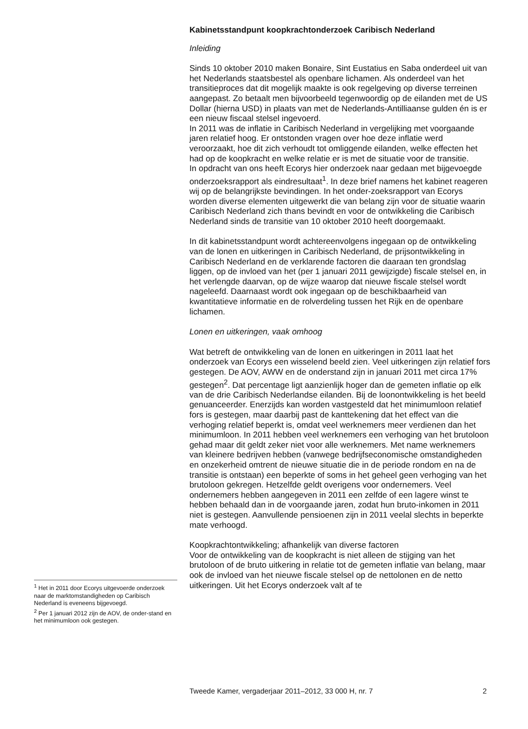Kabinetsstandpunt koopkrachtonderzoek Caribisch Nederland
Inleiding
Sinds 10 oktober 2010 maken Bonaire, Sint Eustatius en Saba onderdeel uit van het Nederlands staatsbestel als openbare lichamen. Als onderdeel van het transitieproces dat dit mogelijk maakte is ook regelgeving op diverse terreinen aangepast. Zo betaalt men bijvoorbeeld tegenwoordig op de eilanden met de US Dollar (hierna USD) in plaats van met de Nederlands-Antilliaanse gulden én is er een nieuw fiscaal stelsel ingevoerd.
In 2011 was de inflatie in Caribisch Nederland in vergelijking met voorgaande jaren relatief hoog. Er ontstonden vragen over hoe deze inflatie werd veroorzaakt, hoe dit zich verhoudt tot omliggende eilanden, welke effecten het had op de koopkracht en welke relatie er is met de situatie voor de transitie.
In opdracht van ons heeft Ecorys hier onderzoek naar gedaan met bijgevoegde onderzoeksrapport als eindresultaat<sup>1</sup>. In deze brief namens het kabinet reageren wij op de belangrijkste bevindingen. In het onder-zoeksrapport van Ecorys worden diverse elementen uitgewerkt die van belang zijn voor de situatie waarin Caribisch Nederland zich thans bevindt en voor de ontwikkeling die Caribisch Nederland sinds de transitie van 10 oktober 2010 heeft doorgemaakt.
In dit kabinetsstandpunt wordt achtereenvolgens ingegaan op de ontwikkeling van de lonen en uitkeringen in Caribisch Nederland, de prijsontwikkeling in Caribisch Nederland en de verklarende factoren die daaraan ten grondslag liggen, op de invloed van het (per 1 januari 2011 gewijzigde) fiscale stelsel en, in het verlengde daarvan, op de wijze waarop dat nieuwe fiscale stelsel wordt nageleefd. Daarnaast wordt ook ingegaan op de beschikbaarheid van kwantitatieve informatie en de rolverdeling tussen het Rijk en de openbare lichamen.
Lonen en uitkeringen, vaak omhoog
Wat betreft de ontwikkeling van de lonen en uitkeringen in 2011 laat het onderzoek van Ecorys een wisselend beeld zien. Veel uitkeringen zijn relatief fors gestegen. De AOV, AWW en de onderstand zijn in januari 2011 met circa 17% gestegen<sup>2</sup>. Dat percentage ligt aanzienlijk hoger dan de gemeten inflatie op elk van de drie Caribisch Nederlandse eilanden. Bij de loonontwikkeling is het beeld genuanceerder. Enerzijds kan worden vastgesteld dat het minimumloon relatief fors is gestegen, maar daarbij past de kanttekening dat het effect van die verhoging relatief beperkt is, omdat veel werknemers meer verdienen dan het minimumloon. In 2011 hebben veel werknemers een verhoging van het brutoloon gehad maar dit geldt zeker niet voor alle werknemers. Met name werknemers van kleinere bedrijven hebben (vanwege bedrijfseconomische omstandigheden en onzekerheid omtrent de nieuwe situatie die in de periode rondom en na de transitie is ontstaan) een beperkte of soms in het geheel geen verhoging van het brutoloon gekregen. Hetzelfde geldt overigens voor ondernemers. Veel ondernemers hebben aangegeven in 2011 een zelfde of een lagere winst te hebben behaald dan in de voorgaande jaren, zodat hun bruto-inkomen in 2011 niet is gestegen. Aanvullende pensioenen zijn in 2011 veelal slechts in beperkte mate verhoogd.
Koopkrachtontwikkeling; afhankelijk van diverse factoren
Voor de ontwikkeling van de koopkracht is niet alleen de stijging van het brutoloon of de bruto uitkering in relatie tot de gemeten inflatie van belang, maar ook de invloed van het nieuwe fiscale stelsel op de nettolonen en de netto uitkeringen. Uit het Ecorys onderzoek valt af te
<sup>1</sup> Het in 2011 door Ecorys uitgevoerde onderzoek naar de marktomstandigheden op Caribisch Nederland is eveneens bijgevoegd.
<sup>2</sup> Per 1 januari 2012 zijn de AOV, de onder-stand en het minimumloon ook gestegen.
Tweede Kamer, vergaderjaar 2011–2012, 33 000 H, nr. 7 2